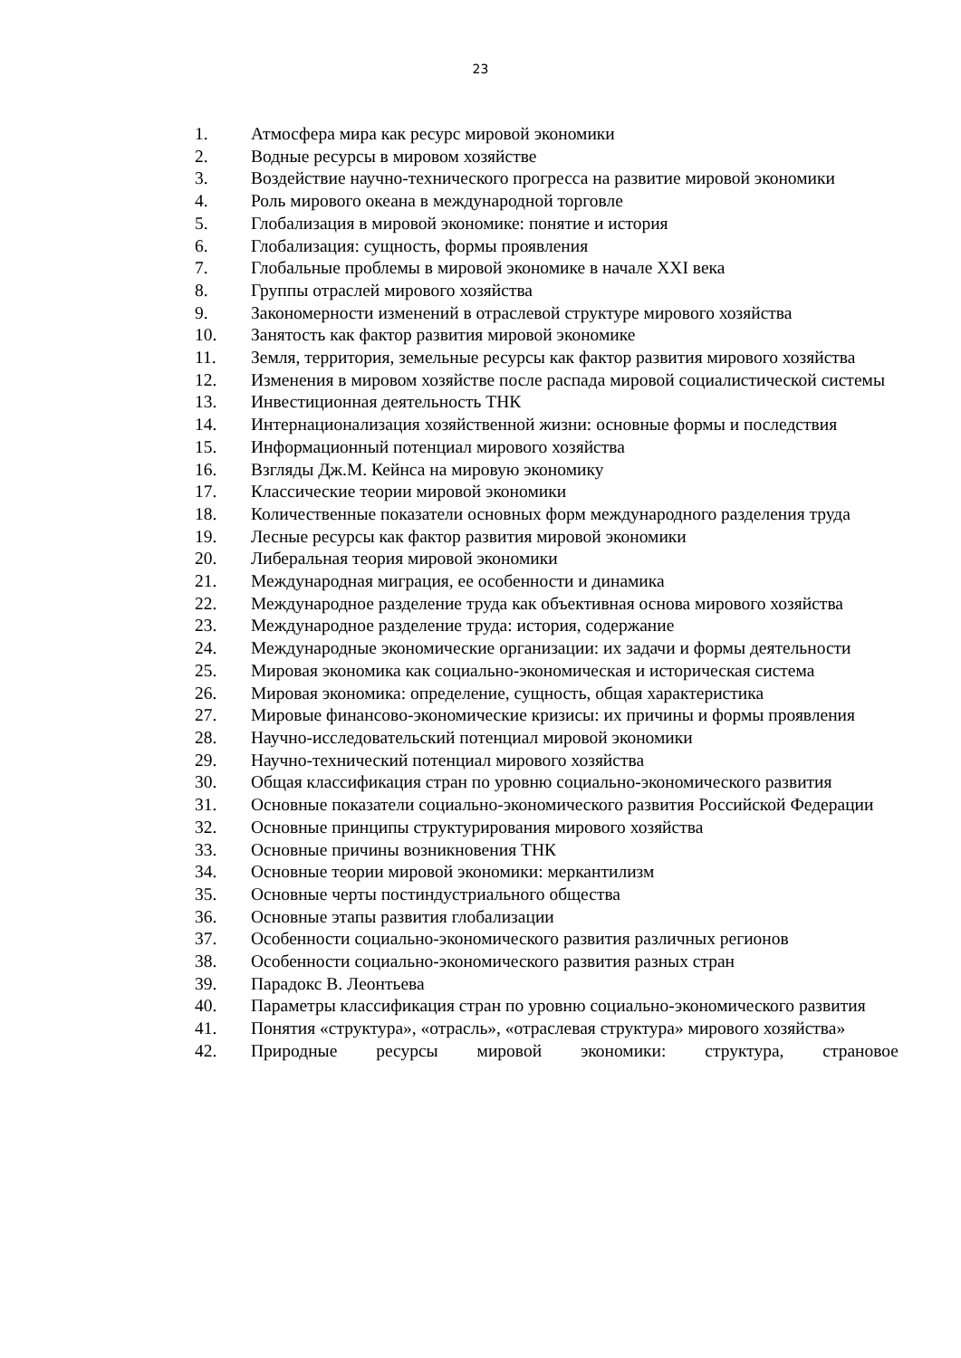23
1. Атмосфера мира как ресурс мировой экономики
2. Водные ресурсы в мировом хозяйстве
3. Воздействие научно-технического прогресса на развитие мировой экономики
4. Роль мирового океана в международной торговле
5. Глобализация в мировой экономике: понятие и история
6. Глобализация: сущность, формы проявления
7. Глобальные проблемы в мировой экономике в начале XXI века
8. Группы отраслей мирового хозяйства
9. Закономерности изменений в отраслевой структуре мирового хозяйства
10. Занятость как фактор развития мировой экономике
11. Земля, территория, земельные ресурсы как фактор развития мирового хозяйства
12. Изменения в мировом хозяйстве после распада мировой социалистической системы
13. Инвестиционная деятельность ТНК
14. Интернационализация хозяйственной жизни: основные формы и последствия
15. Информационный потенциал мирового хозяйства
16. Взгляды Дж.М. Кейнса на мировую экономику
17. Классические теории мировой экономики
18. Количественные показатели основных форм международного разделения труда
19. Лесные ресурсы как фактор развития мировой экономики
20. Либеральная теория мировой экономики
21. Международная миграция, ее особенности и динамика
22. Международное разделение труда как объективная основа мирового хозяйства
23. Международное разделение труда: история, содержание
24. Международные экономические организации: их задачи и формы деятельности
25. Мировая экономика как социально-экономическая и историческая система
26. Мировая экономика: определение, сущность, общая характеристика
27. Мировые финансово-экономические кризисы: их причины и формы проявления
28. Научно-исследовательский потенциал мировой экономики
29. Научно-технический потенциал мирового хозяйства
30. Общая классификация стран по уровню социально-экономического развития
31. Основные показатели социально-экономического развития Российской Федерации
32. Основные принципы структурирования мирового хозяйства
33. Основные причины возникновения ТНК
34. Основные теории мировой экономики: меркантилизм
35. Основные черты постиндустриального общества
36. Основные этапы развития глобализации
37. Особенности социально-экономического развития различных регионов
38. Особенности социально-экономического развития разных стран
39. Парадокс В. Леонтьева
40. Параметры классификация стран по уровню социально-экономического развития
41. Понятия «структура», «отрасль», «отраслевая структура» мирового хозяйства»
42. Природные ресурсы мировой экономики: структура, страновое